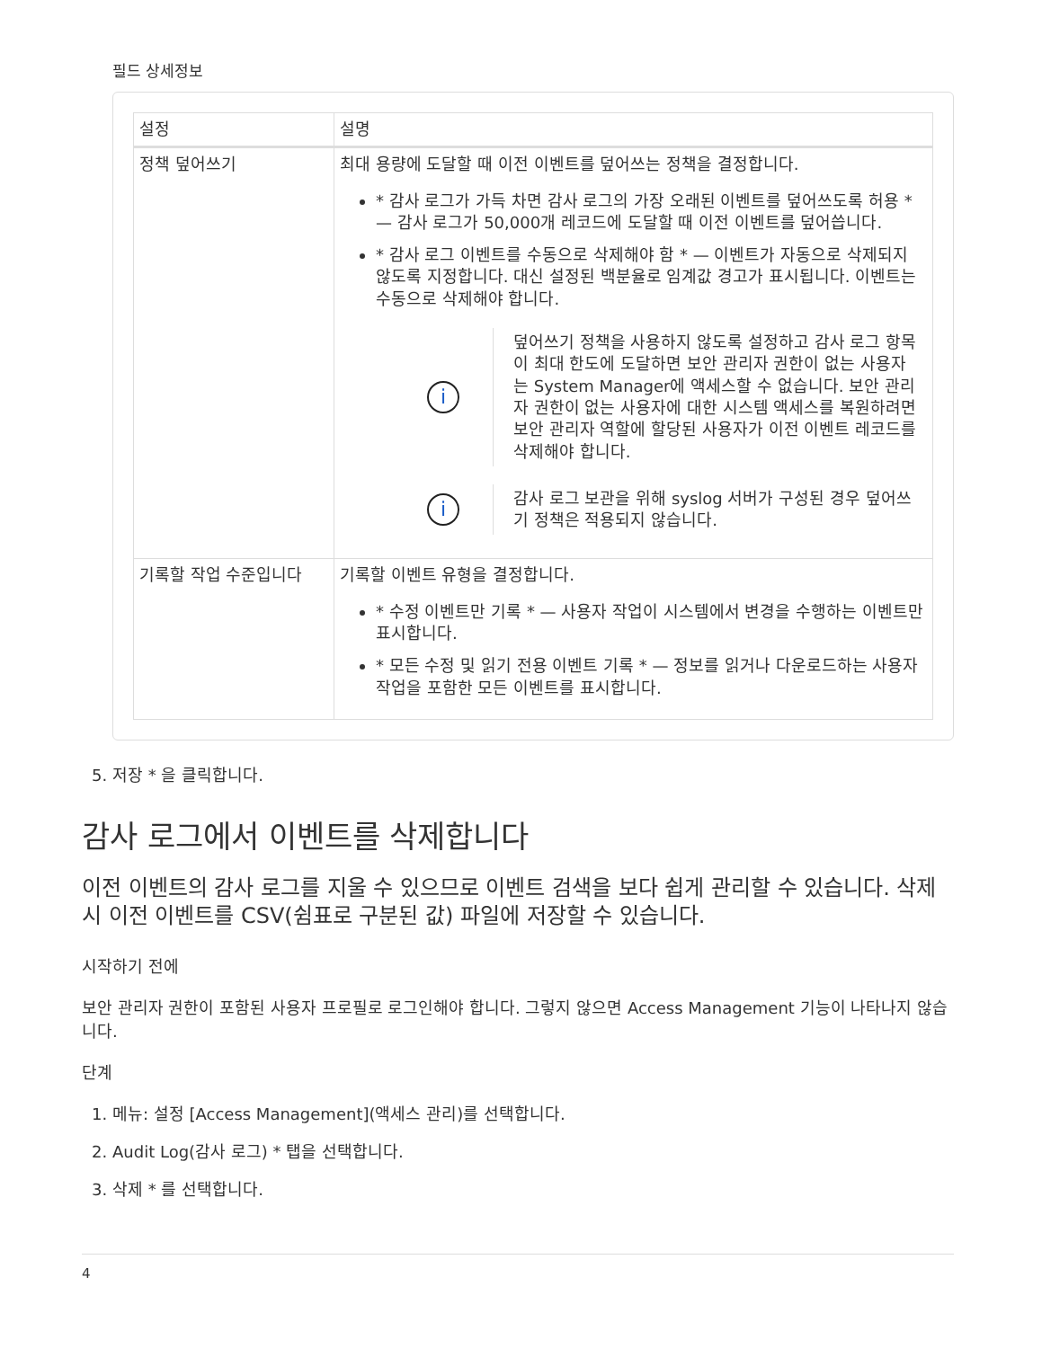필드 상세정보
| 설정 | 설명 |
| --- | --- |
| 정책 덮어쓰기 | 최대 용량에 도달할 때 이전 이벤트를 덮어쓰는 정책을 결정합니다. * 감사 로그가 가득 차면 감사 로그의 가장 오래된 이벤트를 덮어쓰도록 허용 * — 감사 로그가 50,000개 레코드에 도달할 때 이전 이벤트를 덮어씁니다. * 감사 로그 이벤트를 수동으로 삭제해야 함 * — 이벤트가 자동으로 삭제되지 않도록 지정합니다. 대신 설정된 백분율로 임계값 경고가 표시됩니다. 이벤트는 수동으로 삭제해야 합니다. i 덮어쓰기 정책을 사용하지 않도록 설정하고 감사 로그 항목이 최대 한도에 도달하면 보안 관리자 권한이 없는 사용자는 System Manager에 액세스할 수 없습니다. 보안 관리자 권한이 없는 사용자에 대한 시스템 액세스를 복원하려면 보안 관리자 역할에 할당된 사용자가 이전 이벤트 레코드를 삭제해야 합니다. i 감사 로그 보관을 위해 syslog 서버가 구성된 경우 덮어쓰기 정책은 적용되지 않습니다. |
| 기록할 작업 수준입니다 | 기록할 이벤트 유형을 결정합니다. * 수정 이벤트만 기록 * — 사용자 작업이 시스템에서 변경을 수행하는 이벤트만 표시합니다. * 모든 수정 및 읽기 전용 이벤트 기록 * — 정보를 읽거나 다운로드하는 사용자 작업을 포함한 모든 이벤트를 표시합니다. |
5. 저장 * 을 클릭합니다.
감사 로그에서 이벤트를 삭제합니다
이전 이벤트의 감사 로그를 지울 수 있으므로 이벤트 검색을 보다 쉽게 관리할 수 있습니다. 삭제 시 이전 이벤트를 CSV(쉼표로 구분된 값) 파일에 저장할 수 있습니다.
시작하기 전에
보안 관리자 권한이 포함된 사용자 프로필로 로그인해야 합니다. 그렇지 않으면 Access Management 기능이 나타나지 않습니다.
단계
1. 메뉴: 설정 [Access Management](액세스 관리)를 선택합니다.
2. Audit Log(감사 로그) * 탭을 선택합니다.
3. 삭제 * 를 선택합니다.
4